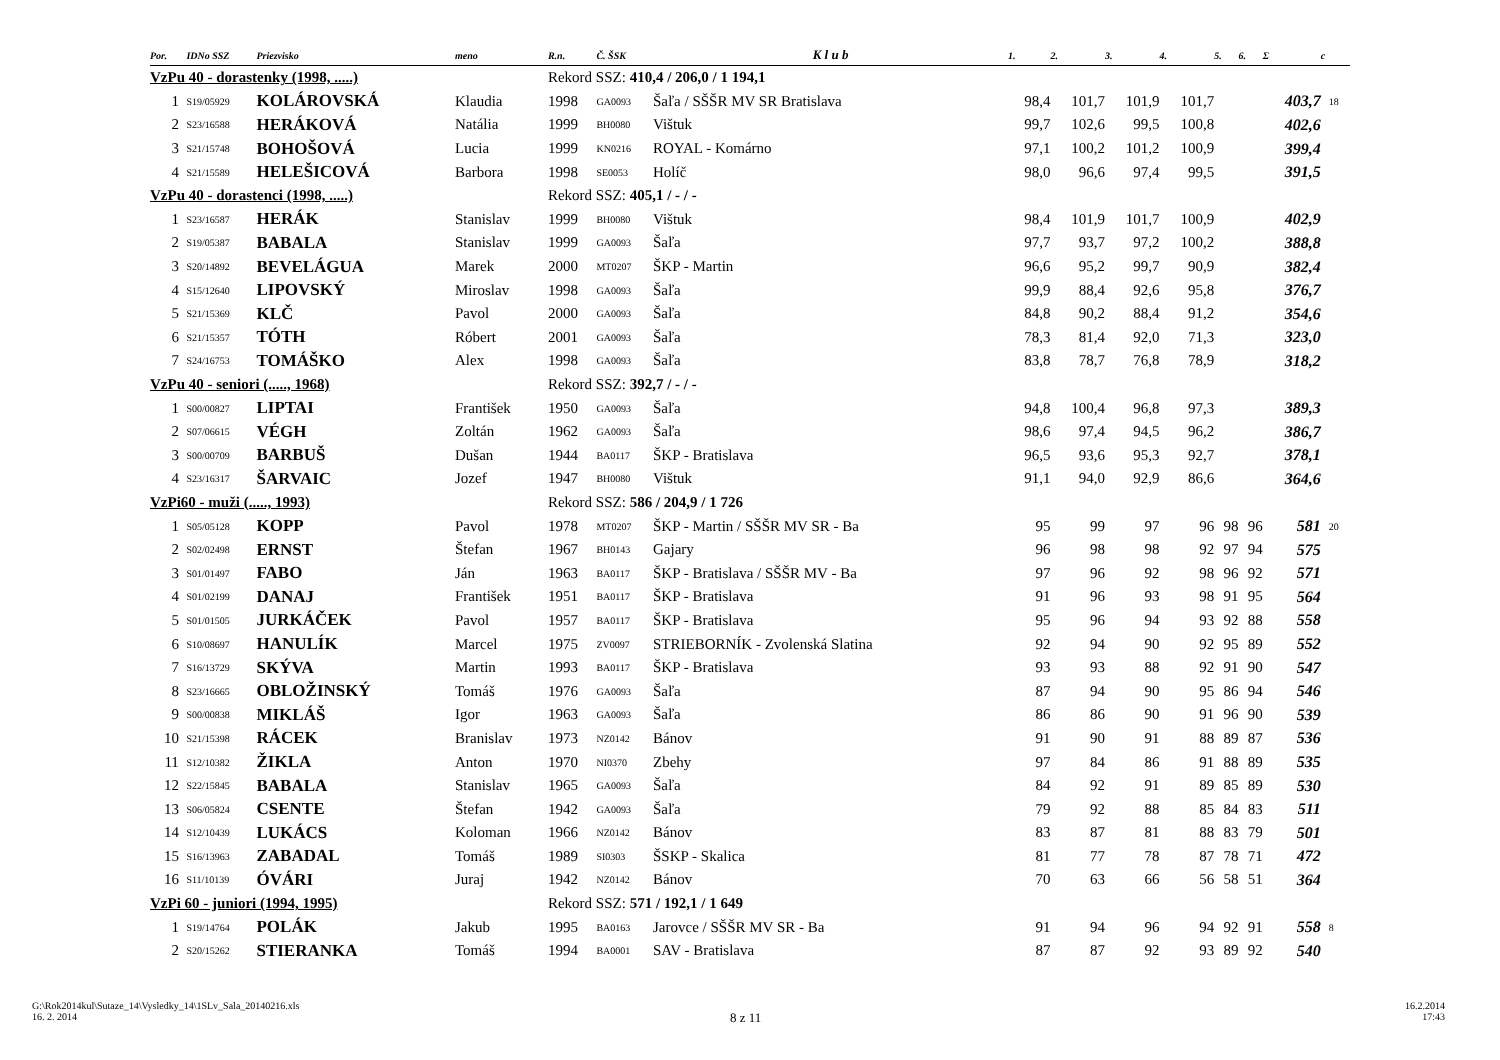| Por. | IDNo SSZ | Priezvisko | meno | R.n. | Č. ŠSK | K l u b | 1. | 2. | 3. | 4. | 5. | 6. | Σ | c |
| --- | --- | --- | --- | --- | --- | --- | --- | --- | --- | --- | --- | --- | --- | --- |
| VzPu 40 - dorastenky (1998, .....) | | | | Rekord SSZ: 410,4 / 206,0 / 1 194,1 | | | | | | | | | | |
| 1 | S19/05929 | KOLÁROVSKÁ | Klaudia | 1998 | GA0093 | Šaľa / SŠŠR MV SR Bratislava | 98,4 | 101,7 | 101,9 | 101,7 | | | 403,7 | 18 |
| 2 | S23/16588 | HERÁKOVÁ | Natália | 1999 | BH0080 | Vištuk | 99,7 | 102,6 | 99,5 | 100,8 | | | 402,6 | |
| 3 | S21/15748 | BOHOŠOVÁ | Lucia | 1999 | KN0216 | ROYAL - Komárno | 97,1 | 100,2 | 101,2 | 100,9 | | | 399,4 | |
| 4 | S21/15589 | HELEŠICOVÁ | Barbora | 1998 | SE0053 | Holíč | 98,0 | 96,6 | 97,4 | 99,5 | | | 391,5 | |
| VzPu 40 - dorastenci (1998, .....) | | | | Rekord SSZ: 405,1 / - / - | | | | | | | | | | |
| 1 | S23/16587 | HERÁK | Stanislav | 1999 | BH0080 | Vištuk | 98,4 | 101,9 | 101,7 | 100,9 | | | 402,9 | |
| 2 | S19/05387 | BABALA | Stanislav | 1999 | GA0093 | Šaľa | 97,7 | 93,7 | 97,2 | 100,2 | | | 388,8 | |
| 3 | S20/14892 | BEVELÁGUA | Marek | 2000 | MT0207 | ŠKP - Martin | 96,6 | 95,2 | 99,7 | 90,9 | | | 382,4 | |
| 4 | S15/12640 | LIPOVSKÝ | Miroslav | 1998 | GA0093 | Šaľa | 99,9 | 88,4 | 92,6 | 95,8 | | | 376,7 | |
| 5 | S21/15369 | KLČ | Pavol | 2000 | GA0093 | Šaľa | 84,8 | 90,2 | 88,4 | 91,2 | | | 354,6 | |
| 6 | S21/15357 | TÓTH | Róbert | 2001 | GA0093 | Šaľa | 78,3 | 81,4 | 92,0 | 71,3 | | | 323,0 | |
| 7 | S24/16753 | TOMÁŠKO | Alex | 1998 | GA0093 | Šaľa | 83,8 | 78,7 | 76,8 | 78,9 | | | 318,2 | |
| VzPu 40 - seniori (....., 1968) | | | | Rekord SSZ: 392,7 / - / - | | | | | | | | | | |
| 1 | S00/00827 | LIPTAI | František | 1950 | GA0093 | Šaľa | 94,8 | 100,4 | 96,8 | 97,3 | | | 389,3 | |
| 2 | S07/06615 | VÉGH | Zoltán | 1962 | GA0093 | Šaľa | 98,6 | 97,4 | 94,5 | 96,2 | | | 386,7 | |
| 3 | S00/00709 | BARBUŠ | Dušan | 1944 | BA0117 | ŠKP - Bratislava | 96,5 | 93,6 | 95,3 | 92,7 | | | 378,1 | |
| 4 | S23/16317 | ŠARVAIC | Jozef | 1947 | BH0080 | Vištuk | 91,1 | 94,0 | 92,9 | 86,6 | | | 364,6 | |
| VzPi60 - muži (....., 1993) | | | | Rekord SSZ: 586 / 204,9 / 1 726 | | | | | | | | | | |
| 1 | S05/05128 | KOPP | Pavol | 1978 | MT0207 | ŠKP - Martin / SŠŠR MV SR - Ba | 95 | 99 | 97 | 96 | 98 | 96 | 581 | 20 |
| 2 | S02/02498 | ERNST | Štefan | 1967 | BH0143 | Gajary | 96 | 98 | 98 | 92 | 97 | 94 | 575 | |
| 3 | S01/01497 | FABO | Ján | 1963 | BA0117 | ŠKP - Bratislava / SŠŠR MV - Ba | 97 | 96 | 92 | 98 | 96 | 92 | 571 | |
| 4 | S01/02199 | DANAJ | František | 1951 | BA0117 | ŠKP - Bratislava | 91 | 96 | 93 | 98 | 91 | 95 | 564 | |
| 5 | S01/01505 | JURKÁČEK | Pavol | 1957 | BA0117 | ŠKP - Bratislava | 95 | 96 | 94 | 93 | 92 | 88 | 558 | |
| 6 | S10/08697 | HANULÍK | Marcel | 1975 | ZV0097 | STRIEBORNÍK - Zvolenská Slatina | 92 | 94 | 90 | 92 | 95 | 89 | 552 | |
| 7 | S16/13729 | SKÝVA | Martin | 1993 | BA0117 | ŠKP - Bratislava | 93 | 93 | 88 | 92 | 91 | 90 | 547 | |
| 8 | S23/16665 | OBLOŽINSKÝ | Tomáš | 1976 | GA0093 | Šaľa | 87 | 94 | 90 | 95 | 86 | 94 | 546 | |
| 9 | S00/00838 | MIKLÁŠ | Igor | 1963 | GA0093 | Šaľa | 86 | 86 | 90 | 91 | 96 | 90 | 539 | |
| 10 | S21/15398 | RÁCEK | Branislav | 1973 | NZ0142 | Bánov | 91 | 90 | 91 | 88 | 89 | 87 | 536 | |
| 11 | S12/10382 | ŽIKLA | Anton | 1970 | NI0370 | Zbehy | 97 | 84 | 86 | 91 | 88 | 89 | 535 | |
| 12 | S22/15845 | BABALA | Stanislav | 1965 | GA0093 | Šaľa | 84 | 92 | 91 | 89 | 85 | 89 | 530 | |
| 13 | S06/05824 | CSENTE | Štefan | 1942 | GA0093 | Šaľa | 79 | 92 | 88 | 85 | 84 | 83 | 511 | |
| 14 | S12/10439 | LUKÁCS | Koloman | 1966 | NZ0142 | Bánov | 83 | 87 | 81 | 88 | 83 | 79 | 501 | |
| 15 | S16/13963 | ZABADAL | Tomáš | 1989 | SI0303 | ŠSKP - Skalica | 81 | 77 | 78 | 87 | 78 | 71 | 472 | |
| 16 | S11/10139 | ÓVÁRI | Juraj | 1942 | NZ0142 | Bánov | 70 | 63 | 66 | 56 | 58 | 51 | 364 | |
| VzPi 60 - juniori (1994, 1995) | | | | Rekord SSZ: 571 / 192,1 / 1 649 | | | | | | | | | | |
| 1 | S19/14764 | POLÁK | Jakub | 1995 | BA0163 | Jarovce / SŠŠR MV SR - Ba | 91 | 94 | 96 | 94 | 92 | 91 | 558 | 8 |
| 2 | S20/15262 | STIERANKA | Tomáš | 1994 | BA0001 | SAV - Bratislava | 87 | 87 | 92 | 93 | 89 | 92 | 540 | |
G:\Rok2014kul\Sutaze_14\Vysledky_14\1SLv_Sala_20140216.xls
16. 2. 2014
8 z 11
16.2.2014
17:43